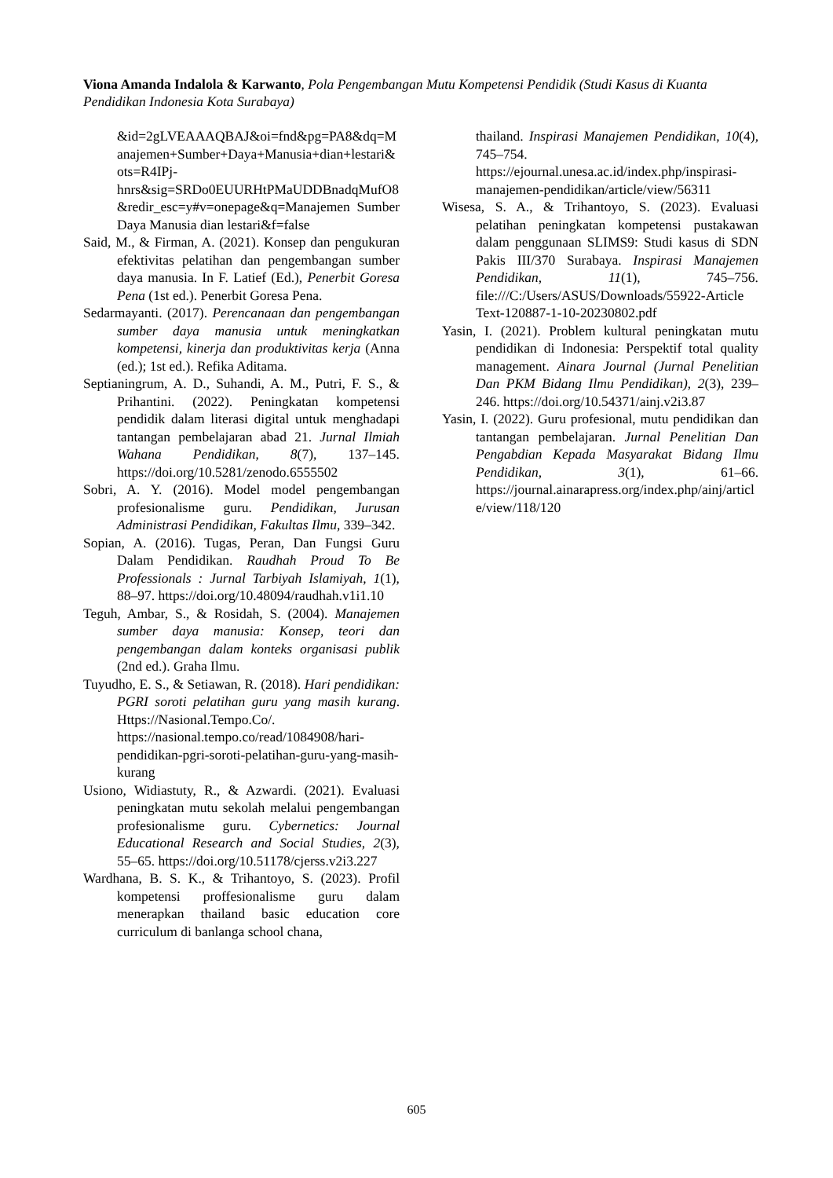Viona Amanda Indalola & Karwanto, Pola Pengembangan Mutu Kompetensi Pendidik (Studi Kasus di Kuanta Pendidikan Indonesia Kota Surabaya)
&id=2gLVEAAAQBAJ&oi=fnd&pg=PA8&dq=Manajemen+Sumber+Daya+Manusia+dian+lestari&ots=R4IPj-hnrs&sig=SRDo0EUURHtPMaUDDBnadqMufO8&redir_esc=y#v=onepage&q=Manajemen Sumber Daya Manusia dian lestari&f=false
Said, M., & Firman, A. (2021). Konsep dan pengukuran efektivitas pelatihan dan pengembangan sumber daya manusia. In F. Latief (Ed.), Penerbit Goresa Pena (1st ed.). Penerbit Goresa Pena.
Sedarmayanti. (2017). Perencanaan dan pengembangan sumber daya manusia untuk meningkatkan kompetensi, kinerja dan produktivitas kerja (Anna (ed.); 1st ed.). Refika Aditama.
Septianingrum, A. D., Suhandi, A. M., Putri, F. S., & Prihantini. (2022). Peningkatan kompetensi pendidik dalam literasi digital untuk menghadapi tantangan pembelajaran abad 21. Jurnal Ilmiah Wahana Pendidikan, 8(7), 137–145. https://doi.org/10.5281/zenodo.6555502
Sobri, A. Y. (2016). Model model pengembangan profesionalisme guru. Pendidikan, Jurusan Administrasi Pendidikan, Fakultas Ilmu, 339–342.
Sopian, A. (2016). Tugas, Peran, Dan Fungsi Guru Dalam Pendidikan. Raudhah Proud To Be Professionals : Jurnal Tarbiyah Islamiyah, 1(1), 88–97. https://doi.org/10.48094/raudhah.v1i1.10
Teguh, Ambar, S., & Rosidah, S. (2004). Manajemen sumber daya manusia: Konsep, teori dan pengembangan dalam konteks organisasi publik (2nd ed.). Graha Ilmu.
Tuyudho, E. S., & Setiawan, R. (2018). Hari pendidikan: PGRI soroti pelatihan guru yang masih kurang. Https://Nasional.Tempo.Co/. https://nasional.tempo.co/read/1084908/hari-pendidikan-pgri-soroti-pelatihan-guru-yang-masih-kurang
Usiono, Widiastuty, R., & Azwardi. (2021). Evaluasi peningkatan mutu sekolah melalui pengembangan profesionalisme guru. Cybernetics: Journal Educational Research and Social Studies, 2(3), 55–65. https://doi.org/10.51178/cjerss.v2i3.227
Wardhana, B. S. K., & Trihantoyo, S. (2023). Profil kompetensi proffesionalisme guru dalam menerapkan thailand basic education core curriculum di banlanga school chana,
thailand. Inspirasi Manajemen Pendidikan, 10(4), 745–754. https://ejournal.unesa.ac.id/index.php/inspirasi-manajemen-pendidikan/article/view/56311
Wisesa, S. A., & Trihantoyo, S. (2023). Evaluasi pelatihan peningkatan kompetensi pustakawan dalam penggunaan SLIMS9: Studi kasus di SDN Pakis III/370 Surabaya. Inspirasi Manajemen Pendidikan, 11(1), 745–756. file:///C:/Users/ASUS/Downloads/55922-Article Text-120887-1-10-20230802.pdf
Yasin, I. (2021). Problem kultural peningkatan mutu pendidikan di Indonesia: Perspektif total quality management. Ainara Journal (Jurnal Penelitian Dan PKM Bidang Ilmu Pendidikan), 2(3), 239–246. https://doi.org/10.54371/ainj.v2i3.87
Yasin, I. (2022). Guru profesional, mutu pendidikan dan tantangan pembelajaran. Jurnal Penelitian Dan Pengabdian Kepada Masyarakat Bidang Ilmu Pendidikan, 3(1), 61–66. https://journal.ainarapress.org/index.php/ainj/article/view/118/120
605